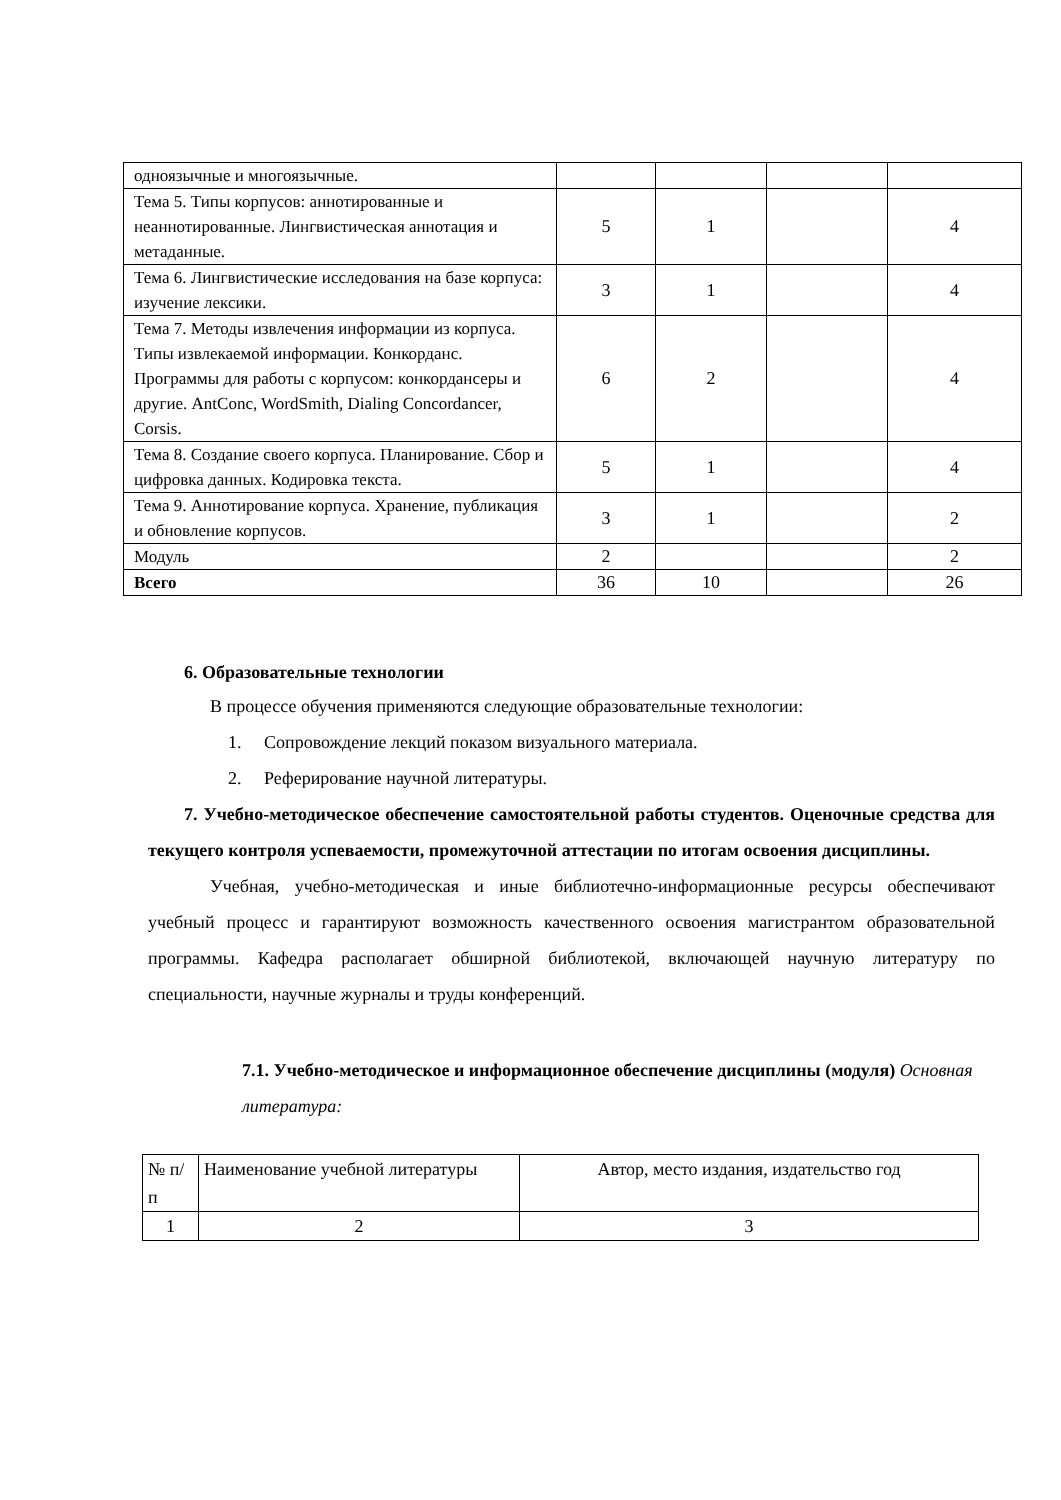| одноязычные и многоязычные. | | | | |
| Тема 5. Типы корпусов: аннотированные и неаннотированные. Лингвистическая аннотация и метаданные. | 5 | 1 | | 4 |
| Тема 6. Лингвистические исследования на базе корпуса: изучение лексики. | 3 | 1 | | 4 |
| Тема 7. Методы извлечения информации из корпуса. Типы извлекаемой информации. Конкорданс. Программы для работы с корпусом: конкордансеры и другие. AntConc, WordSmith, Dialing Concordancer, Corsis. | 6 | 2 | | 4 |
| Тема 8. Создание своего корпуса. Планирование. Сбор и цифровка данных. Кодировка текста. | 5 | 1 | | 4 |
| Тема 9. Аннотирование корпуса. Хранение, публикация и обновление корпусов. | 3 | 1 | | 2 |
| Модуль | 2 | | | 2 |
| Всего | 36 | 10 | | 26 |
6. Образовательные технологии
В процессе обучения применяются следующие образовательные технологии:
1. Сопровождение лекций показом визуального материала.
2. Реферирование научной литературы.
7. Учебно-методическое обеспечение самостоятельной работы студентов. Оценочные средства для текущего контроля успеваемости, промежуточной аттестации по итогам освоения дисциплины.
Учебная, учебно-методическая и иные библиотечно-информационные ресурсы обеспечивают учебный процесс и гарантируют возможность качественного освоения магистрантом образовательной программы. Кафедра располагает обширной библиотекой, включающей научную литературу по специальности, научные журналы и труды конференций.
7.1. Учебно-методическое и информационное обеспечение дисциплины (модуля) Основная литература:
| № п/п | Наименование учебной литературы | Автор, место издания, издательство год |
| 1 | 2 | 3 |